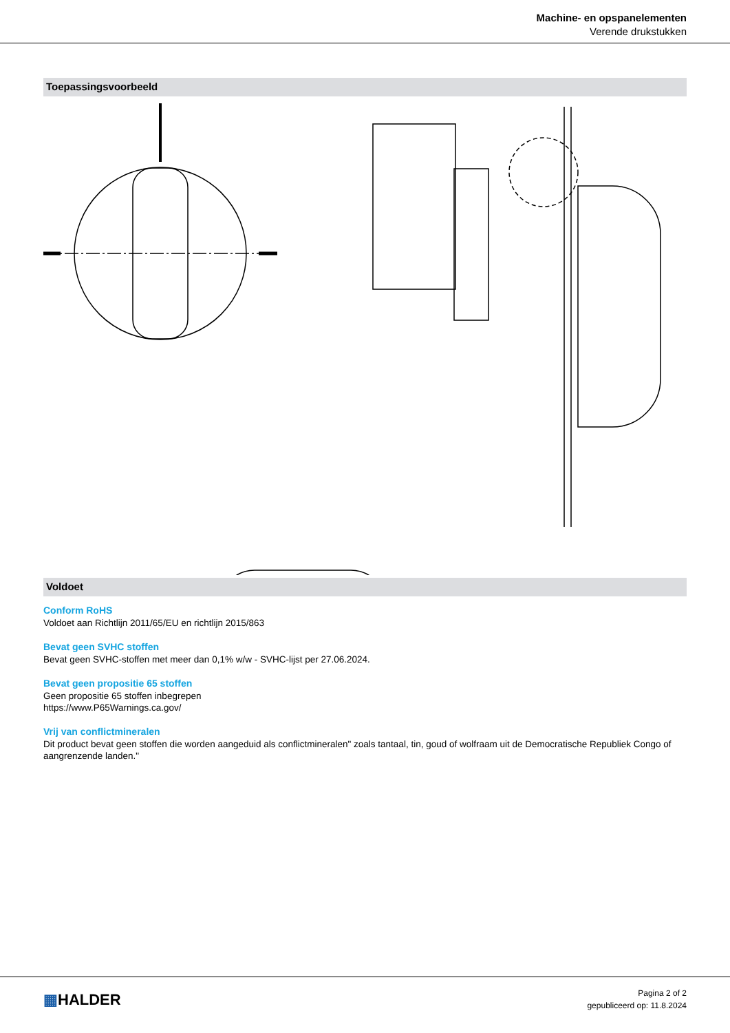Machine- en opspanelementen
Verende drukstukken
Toepassingsvoorbeeld
Voldoet
Conform RoHS
Voldoet aan Richtlijn 2011/65/EU en richtlijn 2015/863
Bevat geen SVHC stoffen
Bevat geen SVHC-stoffen met meer dan 0,1% w/w - SVHC-lijst per 27.06.2024.
Bevat geen propositie 65 stoffen
Geen propositie 65 stoffen inbegrepen
https://www.P65Warnings.ca.gov/
Vrij van conflictmineralen
Dit product bevat geen stoffen die worden aangeduid als conflictmineralen" zoals tantaal, tin, goud of wolfraam uit de Democratische Republiek Congo of aangrenzende landen."
▦HALDER
Pagina 2 of 2
gepubliceerd op: 11.8.2024